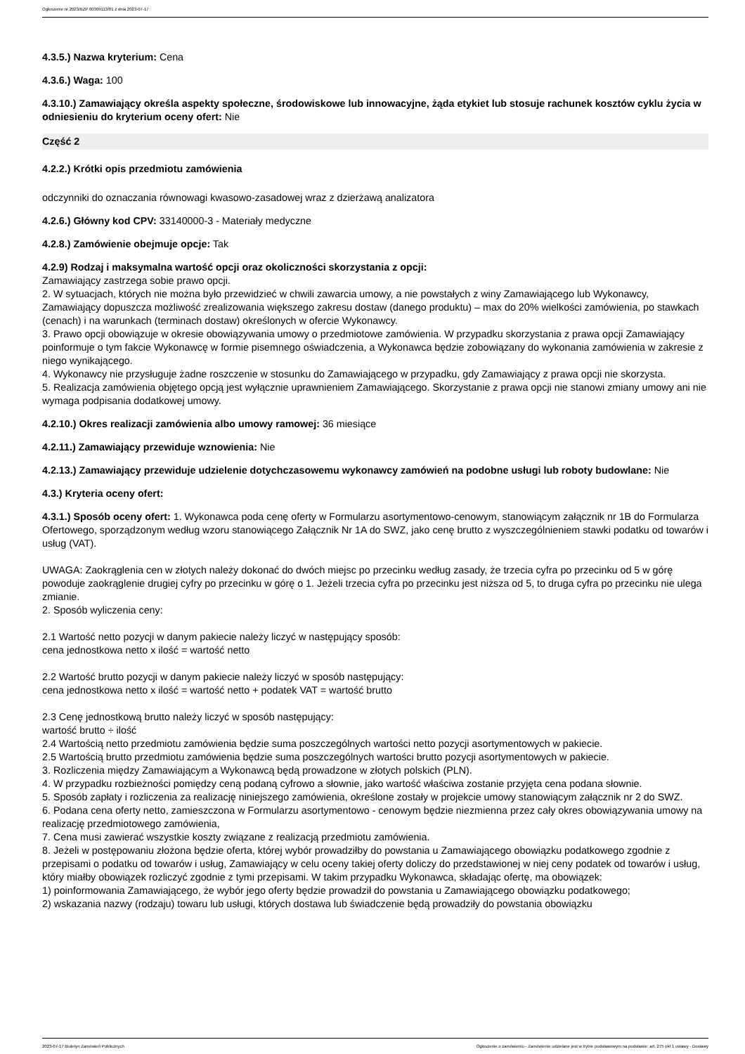Ogłoszenie nr 2023/BZP 00309113/01 z dnia 2023-07-17
4.3.5.) Nazwa kryterium: Cena
4.3.6.) Waga: 100
4.3.10.) Zamawiający określa aspekty społeczne, środowiskowe lub innowacyjne, żąda etykiet lub stosuje rachunek kosztów cyklu życia w odniesieniu do kryterium oceny ofert: Nie
Część 2
4.2.2.) Krótki opis przedmiotu zamówienia
odczynniki do oznaczania równowagi kwasowo-zasadowej wraz z dzierżawą analizatora
4.2.6.) Główny kod CPV: 33140000-3 - Materiały medyczne
4.2.8.) Zamówienie obejmuje opcje: Tak
4.2.9) Rodzaj i maksymalna wartość opcji oraz okoliczności skorzystania z opcji:
Zamawiający zastrzega sobie prawo opcji.
2. W sytuacjach, których nie można było przewidzieć w chwili zawarcia umowy, a nie powstałych z winy Zamawiającego lub Wykonawcy, Zamawiający dopuszcza możliwość zrealizowania większego zakresu dostaw (danego produktu) – max do 20% wielkości zamówienia, po stawkach (cenach) i na warunkach (terminach dostaw) określonych w ofercie Wykonawcy.
3. Prawo opcji obowiązuje w okresie obowiązywania umowy o przedmiotowe zamówienia. W przypadku skorzystania z prawa opcji Zamawiający poinformuje o tym fakcie Wykonawcę w formie pisemnego oświadczenia, a Wykonawca będzie zobowiązany do wykonania zamówienia w zakresie z niego wynikającego.
4. Wykonawcy nie przysługuje żadne roszczenie w stosunku do Zamawiającego w przypadku, gdy Zamawiający z prawa opcji nie skorzysta.
5. Realizacja zamówienia objętego opcją jest wyłącznie uprawnieniem Zamawiającego. Skorzystanie z prawa opcji nie stanowi zmiany umowy ani nie wymaga podpisania dodatkowej umowy.
4.2.10.) Okres realizacji zamówienia albo umowy ramowej: 36 miesiące
4.2.11.) Zamawiający przewiduje wznowienia: Nie
4.2.13.) Zamawiający przewiduje udzielenie dotychczasowemu wykonawcy zamówień na podobne usługi lub roboty budowlane: Nie
4.3.) Kryteria oceny ofert:
4.3.1.) Sposób oceny ofert: 1. Wykonawca poda cenę oferty w Formularzu asortymentowo-cenowym, stanowiącym załącznik nr 1B do Formularza Ofertowego, sporządzonym według wzoru stanowiącego Załącznik Nr 1A do SWZ, jako cenę brutto z wyszczególnieniem stawki podatku od towarów i usług (VAT).
UWAGA: Zaokrąglenia cen w złotych należy dokonać do dwóch miejsc po przecinku według zasady, że trzecia cyfra po przecinku od 5 w górę powoduje zaokrąglenie drugiej cyfry po przecinku w górę o 1. Jeżeli trzecia cyfra po przecinku jest niższa od 5, to druga cyfra po przecinku nie ulega zmianie.
2. Sposób wyliczenia ceny:
2.1 Wartość netto pozycji w danym pakiecie należy liczyć w następujący sposób:
cena jednostkowa netto x ilość = wartość netto
2.2 Wartość brutto pozycji w danym pakiecie należy liczyć w sposób następujący:
cena jednostkowa netto x ilość = wartość netto + podatek VAT = wartość brutto
2.3 Cenę jednostkową brutto należy liczyć w sposób następujący:
wartość brutto ÷ ilość
2.4 Wartością netto przedmiotu zamówienia będzie suma poszczególnych wartości netto pozycji asortymentowych w pakiecie.
2.5 Wartością brutto przedmiotu zamówienia będzie suma poszczególnych wartości brutto pozycji asortymentowych w pakiecie.
3. Rozliczenia między Zamawiającym a Wykonawcą będą prowadzone w złotych polskich (PLN).
4. W przypadku rozbieżności pomiędzy ceną podaną cyfrowo a słownie, jako wartość właściwa zostanie przyjęta cena podana słownie.
5. Sposób zapłaty i rozliczenia za realizację niniejszego zamówienia, określone zostały w projekcie umowy stanowiącym załącznik nr 2 do SWZ.
6. Podana cena oferty netto, zamieszczona w Formularzu asortymentowo - cenowym będzie niezmienna przez cały okres obowiązywania umowy na realizację przedmiotowego zamówienia,
7. Cena musi zawierać wszystkie koszty związane z realizacją przedmiotu zamówienia.
8. Jeżeli w postępowaniu złożona będzie oferta, której wybór prowadziłby do powstania u Zamawiającego obowiązku podatkowego zgodnie z przepisami o podatku od towarów i usług, Zamawiający w celu oceny takiej oferty doliczy do przedstawionej w niej ceny podatek od towarów i usług, który miałby obowiązek rozliczyć zgodnie z tymi przepisami. W takim przypadku Wykonawca, składając ofertę, ma obowiązek:
1) poinformowania Zamawiającego, że wybór jego oferty będzie prowadził do powstania u Zamawiającego obowiązku podatkowego;
2) wskazania nazwy (rodzaju) towaru lub usługi, których dostawa lub świadczenie będą prowadziły do powstania obowiązku
2023-07-17 Biuletyn Zamówień Publicznych Ogłoszenie o zamówieniu - Zamówienie udzielane jest w trybie podstawowym na podstawie: art. 275 pkt 1 ustawy - Dostawy